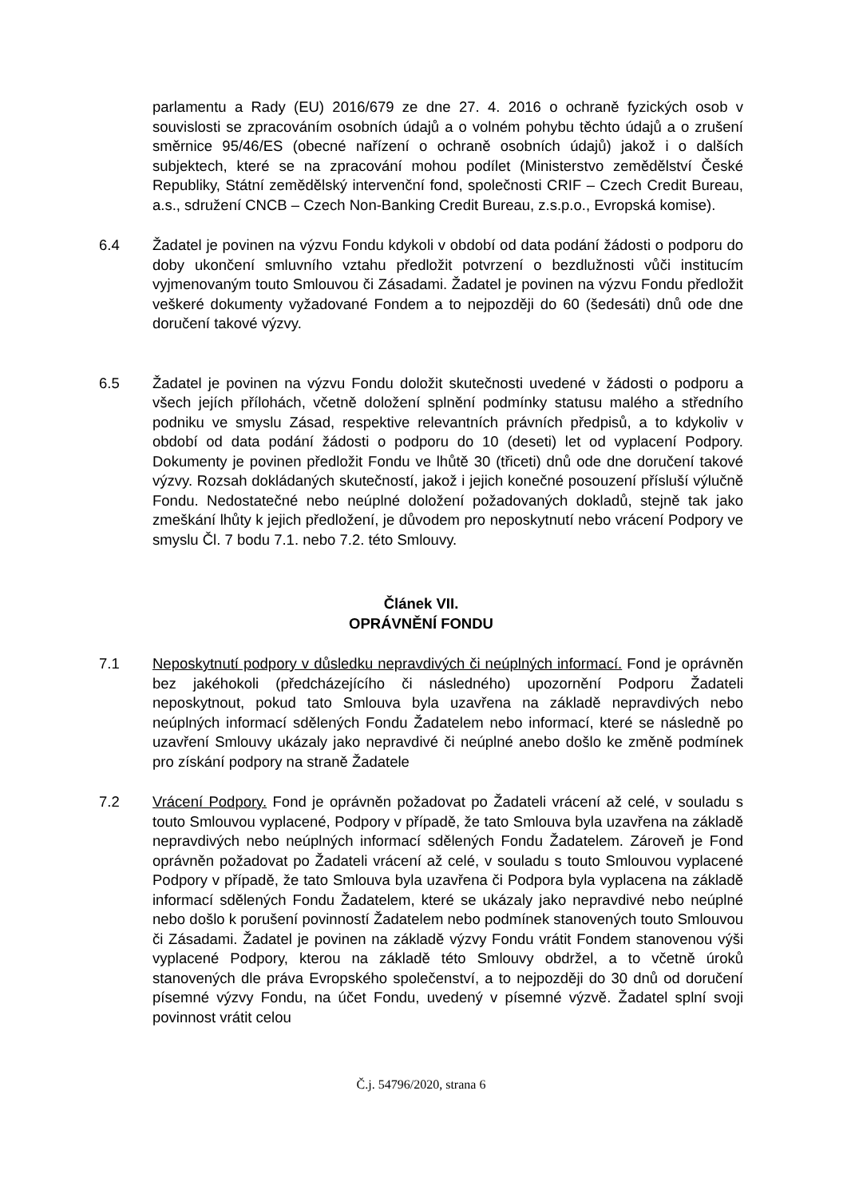parlamentu a Rady (EU) 2016/679 ze dne 27. 4. 2016 o ochraně fyzických osob v souvislosti se zpracováním osobních údajů a o volném pohybu těchto údajů a o zrušení směrnice 95/46/ES (obecné nařízení o ochraně osobních údajů) jakož i o dalších subjektech, které se na zpracování mohou podílet (Ministerstvo zemědělství České Republiky, Státní zemědělský intervenční fond, společnosti CRIF – Czech Credit Bureau, a.s., sdružení CNCB – Czech Non-Banking Credit Bureau, z.s.p.o., Evropská komise).
6.4 Žadatel je povinen na výzvu Fondu kdykoli v období od data podání žádosti o podporu do doby ukončení smluvního vztahu předložit potvrzení o bezdlužnosti vůči institucím vyjmenovaným touto Smlouvou či Zásadami. Žadatel je povinen na výzvu Fondu předložit veškeré dokumenty vyžadované Fondem a to nejpozději do 60 (šedesáti) dnů ode dne doručení takové výzvy.
6.5 Žadatel je povinen na výzvu Fondu doložit skutečnosti uvedené v žádosti o podporu a všech jejích přílohách, včetně doložení splnění podmínky statusu malého a středního podniku ve smyslu Zásad, respektive relevantních právních předpisů, a to kdykoliv v období od data podání žádosti o podporu do 10 (deseti) let od vyplacení Podpory. Dokumenty je povinen předložit Fondu ve lhůtě 30 (třiceti) dnů ode dne doručení takové výzvy. Rozsah dokládaných skutečností, jakož i jejich konečné posouzení přísluší výlučně Fondu. Nedostatečné nebo neúplné doložení požadovaných dokladů, stejně tak jako zmeškání lhůty k jejich předložení, je důvodem pro neposkytnutí nebo vrácení Podpory ve smyslu Čl. 7 bodu 7.1. nebo 7.2. této Smlouvy.
Článek VII.
OPRÁVNĚNÍ FONDU
7.1 Neposkytnutí podpory v důsledku nepravdivých či neúplných informací. Fond je oprávněn bez jakéhokoli (předcházejícího či následného) upozornění Podporu Žadateli neposkytnout, pokud tato Smlouva byla uzavřena na základě nepravdivých nebo neúplných informací sdělených Fondu Žadatelem nebo informací, které se následně po uzavření Smlouvy ukázaly jako nepravdivé či neúplné anebo došlo ke změně podmínek pro získání podpory na straně Žadatele
7.2 Vrácení Podpory. Fond je oprávněn požadovat po Žadateli vrácení až celé, v souladu s touto Smlouvou vyplacené, Podpory v případě, že tato Smlouva byla uzavřena na základě nepravdivých nebo neúplných informací sdělených Fondu Žadatelem. Zároveň je Fond oprávněn požadovat po Žadateli vrácení až celé, v souladu s touto Smlouvou vyplacené Podpory v případě, že tato Smlouva byla uzavřena či Podpora byla vyplacena na základě informací sdělených Fondu Žadatelem, které se ukázaly jako nepravdivé nebo neúplné nebo došlo k porušení povinností Žadatelem nebo podmínek stanovených touto Smlouvou či Zásadami. Žadatel je povinen na základě výzvy Fondu vrátit Fondem stanovenou výši vyplacené Podpory, kterou na základě této Smlouvy obdržel, a to včetně úroků stanovených dle práva Evropského společenství, a to nejpozději do 30 dnů od doručení písemné výzvy Fondu, na účet Fondu, uvedený v písemné výzvě. Žadatel splní svoji povinnost vrátit celou
Č.j. 54796/2020, strana 6